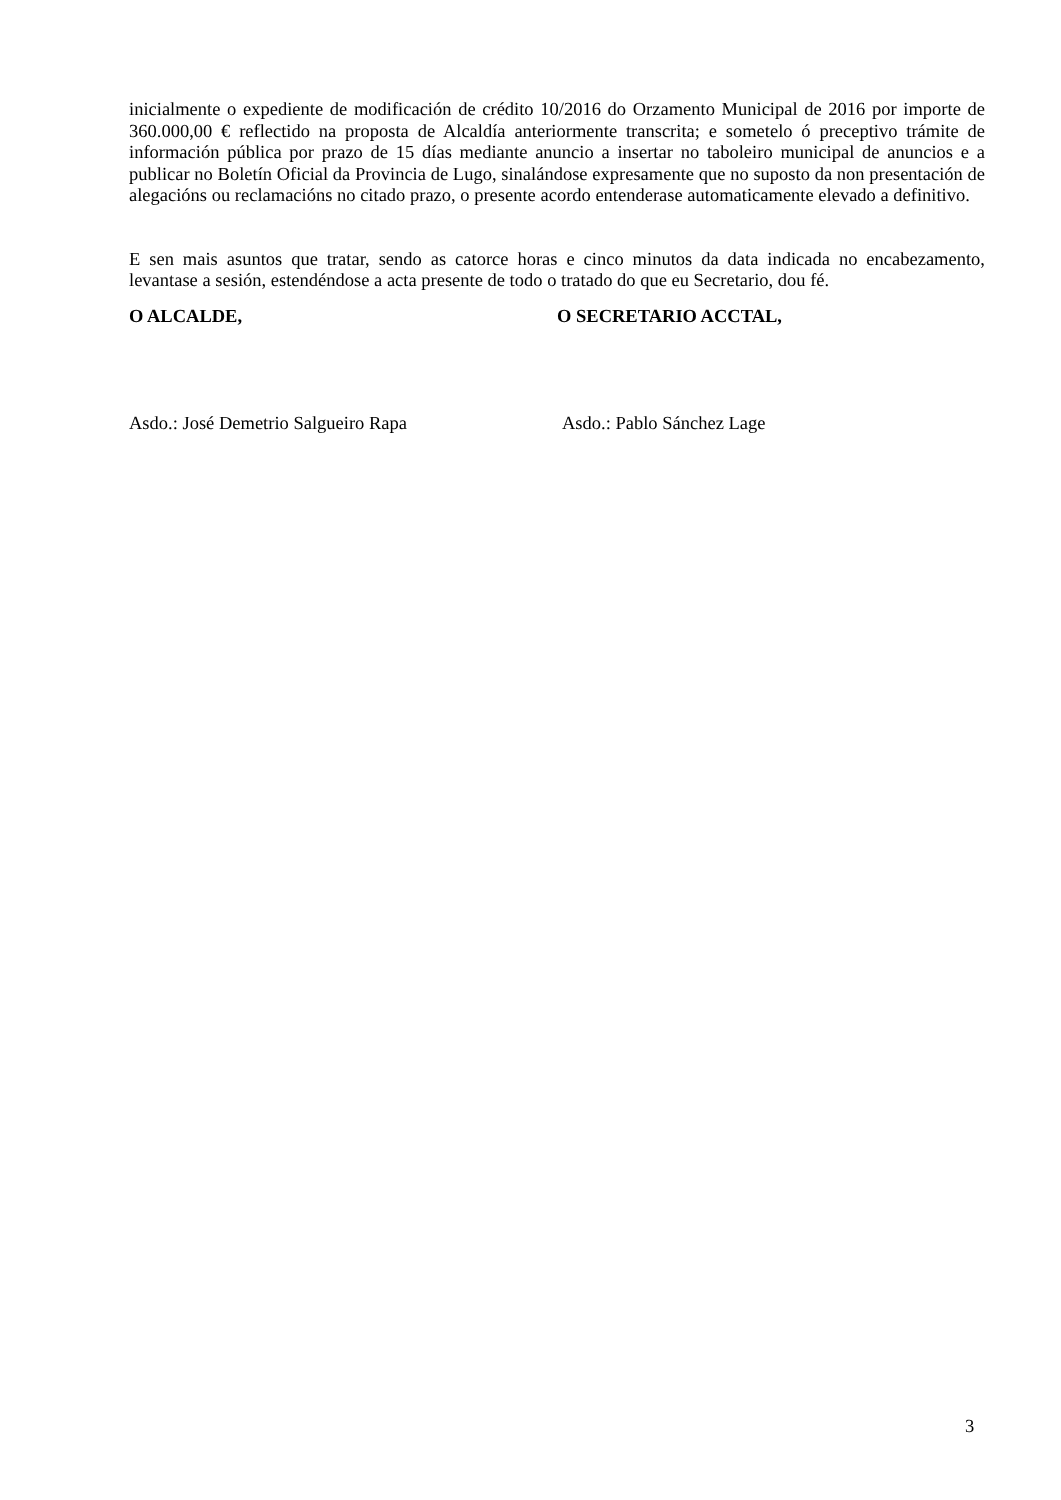inicialmente o expediente de modificación de crédito 10/2016 do Orzamento Municipal de 2016 por importe de 360.000,00 € reflectido na proposta de Alcaldía anteriormente transcrita; e sometelo ó preceptivo trámite de información pública por prazo de 15 días mediante anuncio a insertar no taboleiro municipal de anuncios e a publicar no Boletín Oficial da Provincia de Lugo, sinalándose expresamente que no suposto da non presentación de alegacións ou reclamacións no citado prazo, o presente acordo entenderase automaticamente elevado a definitivo.
E sen mais asuntos que tratar, sendo as catorce horas e cinco minutos da data indicada no encabezamento, levantase a sesión, estendéndose a acta presente de todo o tratado do que eu Secretario, dou fé.
O ALCALDE, O SECRETARIO ACCTAL,
Asdo.: José Demetrio Salgueiro Rapa Asdo.: Pablo Sánchez Lage
3